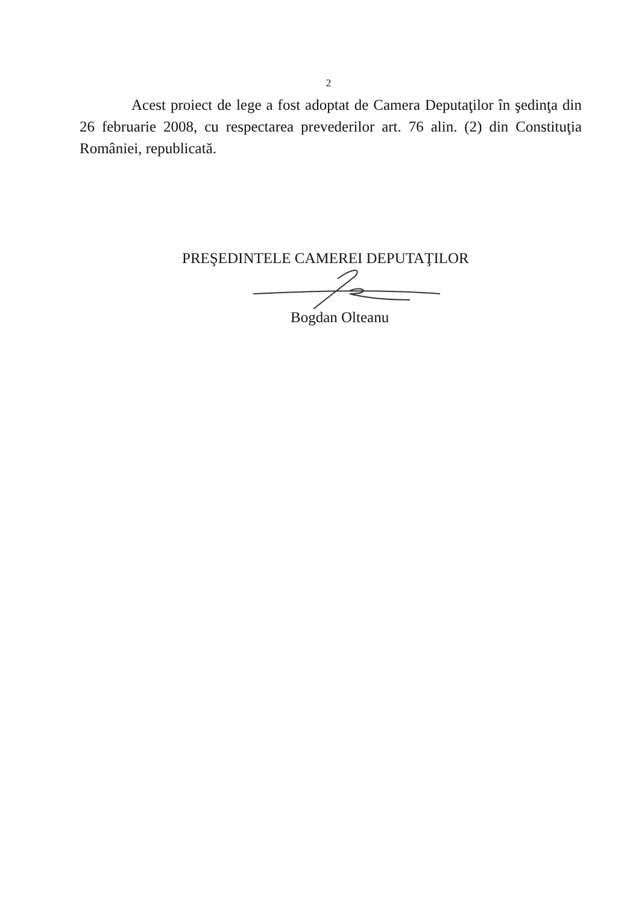2
Acest proiect de lege a fost adoptat de Camera Deputaţilor în şedinţa din 26 februarie 2008, cu respectarea prevederilor art. 76 alin. (2) din Constituţia României, republicată.
PREŞEDINTELE CAMEREI DEPUTAŢILOR
Bogdan Olteanu